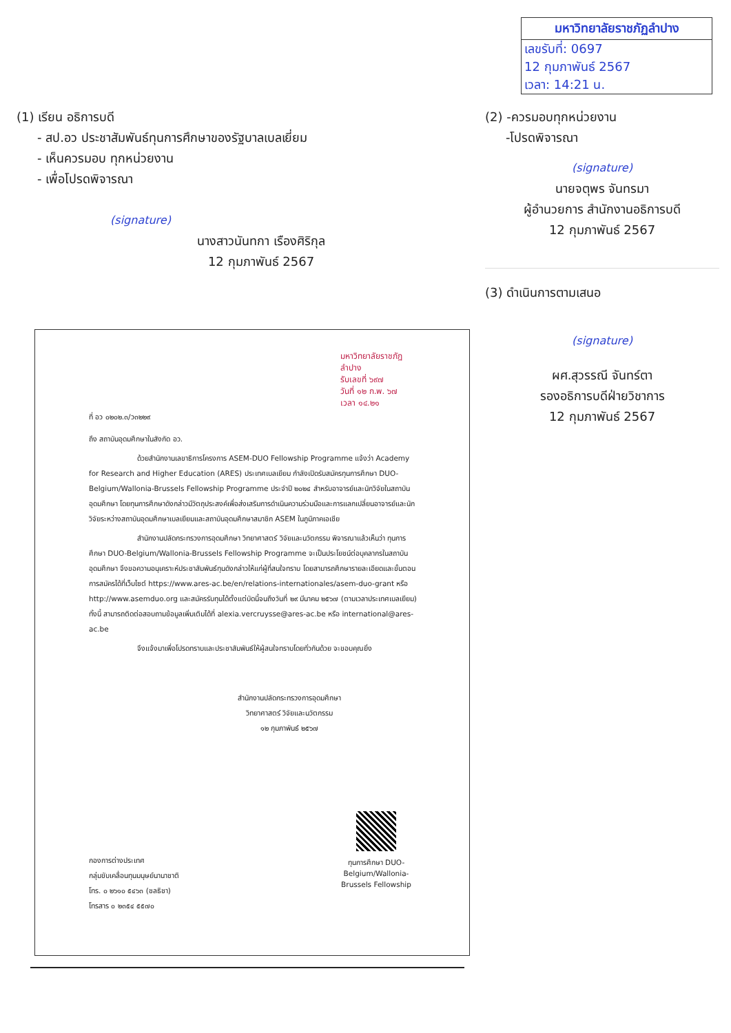มหาวิทยาลัยราชภัฏลำปาง
เลขรับที่: 0697
12 กุมภาพันธ์ 2567
เวลา: 14:21 น.
(1) เรียน อธิการบดี
- สป.อว ประชาสัมพันธ์ทุนการศึกษาของรัฐบาลเบลเยี่ยม
- เห็นควรมอบ ทุกหน่วยงาน
- เพื่อโปรดพิจารณา
(signature)
นางสาวนันทกา เรืองศิริกุล
12 กุมภาพันธ์ 2567
(2) -ควรมอบทุกหน่วยงาน
-โปรดพิจารณา
(signature)
นายจตุพร จันทรมา
ผู้อำนวยการ สำนักงานอธิการบดี
12 กุมภาพันธ์ 2567
(3) ดำเนินการตามเสนอ
(signature)
ผศ.สุวรรณี จันทร์ตา
รองอธิการบดีฝ่ายวิชาการ
12 กุมภาพันธ์ 2567
มหาวิทยาลัยราชภัฏลำปาง
รับเลขที่ ๖๙๗
วันที่ ๑๒ ก.พ. ๖๗
เวลา ๑๔.๒๑
ที่ อว ๐๒๐๒.๓/ว๓๒๒๙
ถึง สถาบันอุดมศึกษาในสังกัด อว.
ด้วยสำนักงานเลขาธิการโครงการ ASEM-DUO Fellowship Programme แจ้งว่า Academy for Research and Higher Education (ARES) ประเทศเบลเยียม กำลังเปิดรับสมัครทุนการศึกษา DUO-Belgium/Wallonia-Brussels Fellowship Programme ประจำปี ๒๐๒๔ สำหรับอาจารย์และนักวิจัยในสถาบันอุดมศึกษา โดยทุนการศึกษาดังกล่าวมีวัตถุประสงค์เพื่อส่งเสริมการดำเนินความร่วมมือและการแลกเปลี่ยนอาจารย์และนักวิจัยระหว่างสถาบันอุดมศึกษาเบลเยียมและสถาบันอุดมศึกษาสมาชิก ASEM ในภูมิภาคเอเชีย
สำนักงานปลัดกระทรวงการอุดมศึกษา วิทยาศาสตร์ วิจัยและนวัตกรรม พิจารณาแล้วเห็นว่า ทุนการศึกษา DUO-Belgium/Wallonia-Brussels Fellowship Programme จะเป็นประโยชน์ต่อบุคลากรในสถาบันอุดมศึกษา จึงขอความอนุเคราะห์ประชาสัมพันธ์ทุนดังกล่าวให้แก่ผู้ที่สนใจทราบ โดยสามารถศึกษารายละเอียดและขั้นตอนการสมัครได้ที่เว็บไซต์ https://www.ares-ac.be/en/relations-internationales/asem-duo-grant หรือ http://www.asemduo.org และสมัครรับทุนได้ตั้งแต่บัดนี้จนถึงวันที่ ๒๙ มีนาคม ๒๕๖๗ (ตามเวลาประเทศเบลเยียม) ทั้งนี้ สามารถติดต่อสอบถามข้อมูลเพิ่มเติมได้ที่ alexia.vercruysse@ares-ac.be หรือ international@ares-ac.be
จึงแจ้งมาเพื่อโปรดทราบและประชาสัมพันธ์ให้ผู้สนใจทราบโดยทั่วกันด้วย จะขอบคุณยิ่ง
สำนักงานปลัดกระทรวงการอุดมศึกษา
วิทยาศาสตร์ วิจัยและนวัตกรรม
๑๒ กุมภาพันธ์ ๒๕๖๗
กองการต่างประเทศ
กลุ่มขับเคลื่อนทุนมนุษย์นานาชาติ
โทร. ๐ ๒๖๑๐ ๕๔๖๓ (ชลธิชา)
โทรสาร ๐ ๒๓๕๔ ๕๕๗๐
ทุนการศึกษา DUO-Belgium/Wallonia-Brussels Fellowship